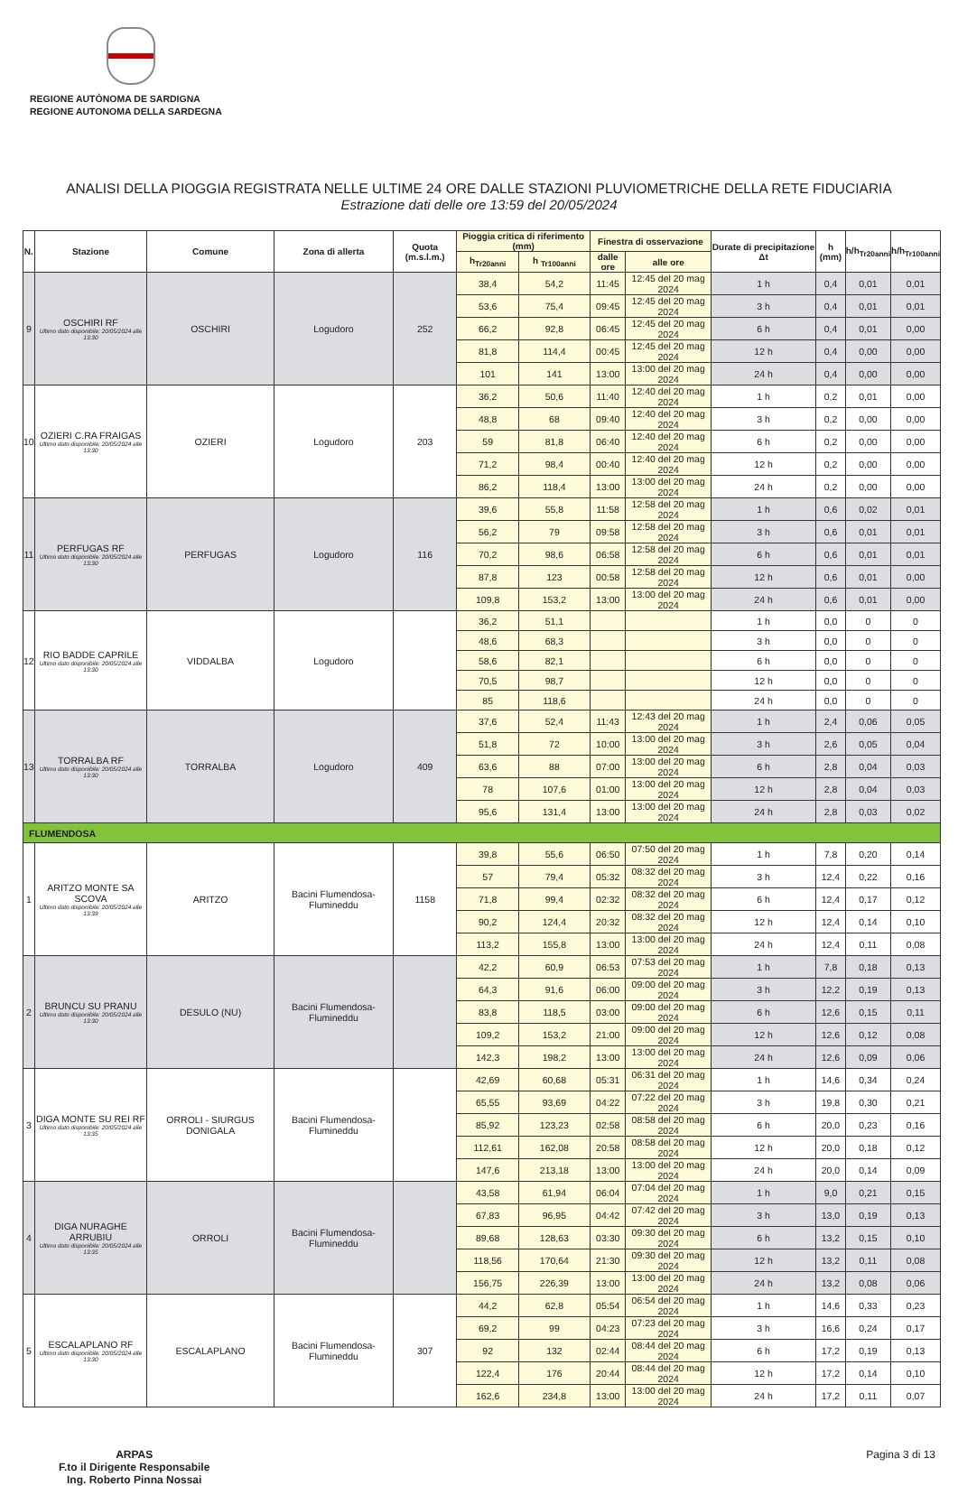REGIONE AUTÒNOMA DE SARDIGNA
REGIONE AUTONOMA DELLA SARDEGNA
ANALISI DELLA PIOGGIA REGISTRATA NELLE ULTIME 24 ORE DALLE STAZIONI PLUVIOMETRICHE DELLA RETE FIDUCIARIA
Estrazione dati delle ore 13:59 del 20/05/2024
| N. | Stazione | Comune | Zona di allerta | Quota (m.s.l.m.) | Pioggia critica di riferimento (mm) | | Finestra di osservazione | | Durate di precipitazione Δt | h (mm) | h/h<sub>Tr20anni</sub> | h/h<sub>Tr100anni</sub> |
| --- | --- | --- | --- | --- | --- | --- | --- | --- | --- | --- | --- | --- |
| | | | | | h<sub>Tr20anni</sub> | h <sub>Tr100anni</sub> | dalle ore | alle ore | | | | |
| 9 | OSCHIRI RF Ultimo dato disponibile: 20/05/2024 alle 13:30 | OSCHIRI | Logudoro | 252 | 38,4 | 54,2 | 11:45 | 12:45 del 20 mag 2024 | 1 h | 0,4 | 0,01 | 0,01 |
| | | | | | 53,6 | 75,4 | 09:45 | 12:45 del 20 mag 2024 | 3 h | 0,4 | 0,01 | 0,01 |
| | | | | | 66,2 | 92,8 | 06:45 | 12:45 del 20 mag 2024 | 6 h | 0,4 | 0,01 | 0,00 |
| | | | | | 81,8 | 114,4 | 00:45 | 12:45 del 20 mag 2024 | 12 h | 0,4 | 0,00 | 0,00 |
| | | | | | 101 | 141 | 13:00 | 13:00 del 20 mag 2024 | 24 h | 0,4 | 0,00 | 0,00 |
| 10 | OZIERI C.RA FRAIGAS Ultimo dato disponibile: 20/05/2024 alle 13:30 | OZIERI | Logudoro | 203 | 36,2 | 50,6 | 11:40 | 12:40 del 20 mag 2024 | 1 h | 0,2 | 0,01 | 0,00 |
| | | | | | 48,8 | 68 | 09:40 | 12:40 del 20 mag 2024 | 3 h | 0,2 | 0,00 | 0,00 |
| | | | | | 59 | 81,8 | 06:40 | 12:40 del 20 mag 2024 | 6 h | 0,2 | 0,00 | 0,00 |
| | | | | | 71,2 | 98,4 | 00:40 | 12:40 del 20 mag 2024 | 12 h | 0,2 | 0,00 | 0,00 |
| | | | | | 86,2 | 118,4 | 13:00 | 13:00 del 20 mag 2024 | 24 h | 0,2 | 0,00 | 0,00 |
| 11 | PERFUGAS RF Ultimo dato disponibile: 20/05/2024 alle 13:30 | PERFUGAS | Logudoro | 116 | 39,6 | 55,8 | 11:58 | 12:58 del 20 mag 2024 | 1 h | 0,6 | 0,02 | 0,01 |
| | | | | | 56,2 | 79 | 09:58 | 12:58 del 20 mag 2024 | 3 h | 0,6 | 0,01 | 0,01 |
| | | | | | 70,2 | 98,6 | 06:58 | 12:58 del 20 mag 2024 | 6 h | 0,6 | 0,01 | 0,01 |
| | | | | | 87,8 | 123 | 00:58 | 12:58 del 20 mag 2024 | 12 h | 0,6 | 0,01 | 0,00 |
| | | | | | 109,8 | 153,2 | 13:00 | 13:00 del 20 mag 2024 | 24 h | 0,6 | 0,01 | 0,00 |
| 12 | RIO BADDE CAPRILE Ultimo dato disponibile: 20/05/2024 alle 13:30 | VIDDALBA | Logudoro | | 36,2 | 51,1 | | | 1 h | 0,0 | 0 | 0 |
| | | | | | 48,6 | 68,3 | | | 3 h | 0,0 | 0 | 0 |
| | | | | | 58,6 | 82,1 | | | 6 h | 0,0 | 0 | 0 |
| | | | | | 70,5 | 98,7 | | | 12 h | 0,0 | 0 | 0 |
| | | | | | 85 | 118,6 | | | 24 h | 0,0 | 0 | 0 |
| 13 | TORRALBA RF Ultimo dato disponibile: 20/05/2024 alle 13:30 | TORRALBA | Logudoro | 409 | 37,6 | 52,4 | 11:43 | 12:43 del 20 mag 2024 | 1 h | 2,4 | 0,06 | 0,05 |
| | | | | | 51,8 | 72 | 10:00 | 13:00 del 20 mag 2024 | 3 h | 2,6 | 0,05 | 0,04 |
| | | | | | 63,6 | 88 | 07:00 | 13:00 del 20 mag 2024 | 6 h | 2,8 | 0,04 | 0,03 |
| | | | | | 78 | 107,6 | 01:00 | 13:00 del 20 mag 2024 | 12 h | 2,8 | 0,04 | 0,03 |
| | | | | | 95,6 | 131,4 | 13:00 | 13:00 del 20 mag 2024 | 24 h | 2,8 | 0,03 | 0,02 |
| FLUMENDOSA | | | | | | | | | | | | |
| 1 | ARITZO MONTE SA SCOVA Ultimo dato disponibile: 20/05/2024 alle 13:39 | ARITZO | Bacini Flumendosa-Flumineddu | 1158 | 39,8 | 55,6 | 06:50 | 07:50 del 20 mag 2024 | 1 h | 7,8 | 0,20 | 0,14 |
| | | | | | 57 | 79,4 | 05:32 | 08:32 del 20 mag 2024 | 3 h | 12,4 | 0,22 | 0,16 |
| | | | | | 71,8 | 99,4 | 02:32 | 08:32 del 20 mag 2024 | 6 h | 12,4 | 0,17 | 0,12 |
| | | | | | 90,2 | 124,4 | 20:32 | 08:32 del 20 mag 2024 | 12 h | 12,4 | 0,14 | 0,10 |
| | | | | | 113,2 | 155,8 | 13:00 | 13:00 del 20 mag 2024 | 24 h | 12,4 | 0,11 | 0,08 |
| 2 | BRUNCU SU PRANU Ultimo dato disponibile: 20/05/2024 alle 13:30 | DESULO (NU) | Bacini Flumendosa-Flumineddu | | 42,2 | 60,9 | 06:53 | 07:53 del 20 mag 2024 | 1 h | 7,8 | 0,18 | 0,13 |
| | | | | | 64,3 | 91,6 | 06:00 | 09:00 del 20 mag 2024 | 3 h | 12,2 | 0,19 | 0,13 |
| | | | | | 83,8 | 118,5 | 03:00 | 09:00 del 20 mag 2024 | 6 h | 12,6 | 0,15 | 0,11 |
| | | | | | 109,2 | 153,2 | 21:00 | 09:00 del 20 mag 2024 | 12 h | 12,6 | 0,12 | 0,08 |
| | | | | | 142,3 | 198,2 | 13:00 | 13:00 del 20 mag 2024 | 24 h | 12,6 | 0,09 | 0,06 |
| 3 | DIGA MONTE SU REI RF Ultimo dato disponibile: 20/05/2024 alle 13:35 | ORROLI - SIURGUS DONIGALA | Bacini Flumendosa-Flumineddu | | 42,69 | 60,68 | 05:31 | 06:31 del 20 mag 2024 | 1 h | 14,6 | 0,34 | 0,24 |
| | | | | | 65,55 | 93,69 | 04:22 | 07:22 del 20 mag 2024 | 3 h | 19,8 | 0,30 | 0,21 |
| | | | | | 85,92 | 123,23 | 02:58 | 08:58 del 20 mag 2024 | 6 h | 20,0 | 0,23 | 0,16 |
| | | | | | 112,61 | 162,08 | 20:58 | 08:58 del 20 mag 2024 | 12 h | 20,0 | 0,18 | 0,12 |
| | | | | | 147,6 | 213,18 | 13:00 | 13:00 del 20 mag 2024 | 24 h | 20,0 | 0,14 | 0,09 |
| 4 | DIGA NURAGHE ARRUBIU Ultimo dato disponibile: 20/05/2024 alle 13:35 | ORROLI | Bacini Flumendosa-Flumineddu | | 43,58 | 61,94 | 06:04 | 07:04 del 20 mag 2024 | 1 h | 9,0 | 0,21 | 0,15 |
| | | | | | 67,83 | 96,95 | 04:42 | 07:42 del 20 mag 2024 | 3 h | 13,0 | 0,19 | 0,13 |
| | | | | | 89,68 | 128,63 | 03:30 | 09:30 del 20 mag 2024 | 6 h | 13,2 | 0,15 | 0,10 |
| | | | | | 118,56 | 170,64 | 21:30 | 09:30 del 20 mag 2024 | 12 h | 13,2 | 0,11 | 0,08 |
| | | | | | 156,75 | 226,39 | 13:00 | 13:00 del 20 mag 2024 | 24 h | 13,2 | 0,08 | 0,06 |
| 5 | ESCALAPLANO RF Ultimo dato disponibile: 20/05/2024 alle 13:30 | ESCALAPLANO | Bacini Flumendosa-Flumineddu | 307 | 44,2 | 62,8 | 05:54 | 06:54 del 20 mag 2024 | 1 h | 14,6 | 0,33 | 0,23 |
| | | | | | 69,2 | 99 | 04:23 | 07:23 del 20 mag 2024 | 3 h | 16,6 | 0,24 | 0,17 |
| | | | | | 92 | 132 | 02:44 | 08:44 del 20 mag 2024 | 6 h | 17,2 | 0,19 | 0,13 |
| | | | | | 122,4 | 176 | 20:44 | 08:44 del 20 mag 2024 | 12 h | 17,2 | 0,14 | 0,10 |
| | | | | | 162,6 | 234,8 | 13:00 | 13:00 del 20 mag 2024 | 24 h | 17,2 | 0,11 | 0,07 |
ARPAS
F.to il Dirigente Responsabile
Ing. Roberto Pinna Nossai
Pagina 3 di 13